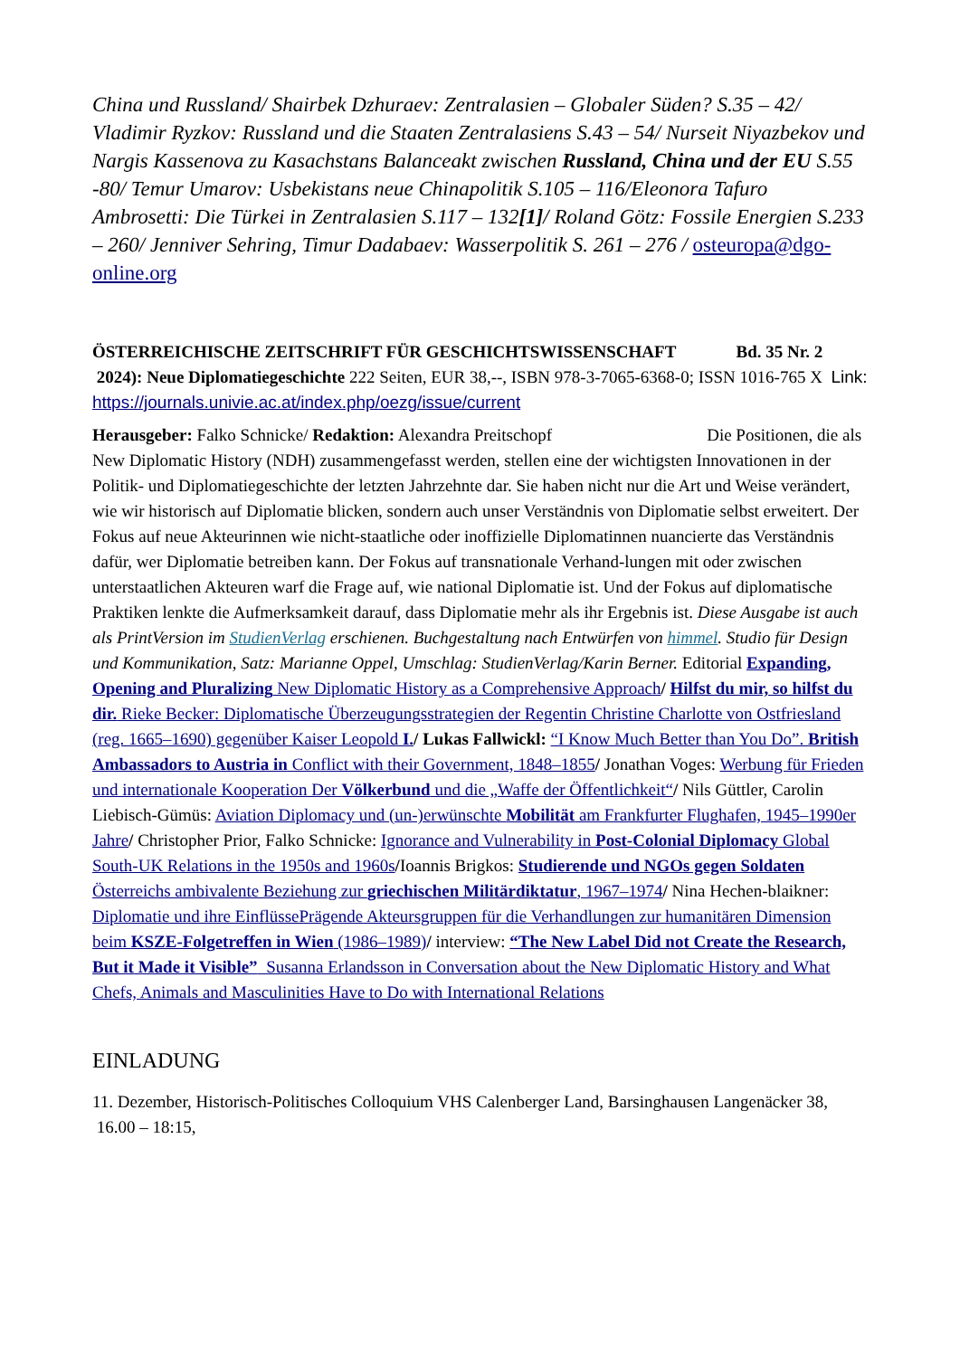China und Russland/ Shairbek Dzhuraev: Zentralasien – Globaler Süden? S.35 – 42/ Vladimir Ryzkov: Russland und die Staaten Zentralasiens S.43 – 54/ Nurseit Niyazbekov und Nargis Kassenova zu Kasachstans Balanceakt zwischen Russland, China und der EU S.55 -80/ Temur Umarov: Usbekistans neue Chinapolitik S.105 – 116/Eleonora Tafuro Ambrosetti: Die Türkei in Zentralasien S.117 – 132[1]/ Roland Götz: Fossile Energien S.233 – 260/ Jenniver Sehring, Timur Dadabaev: Wasserpolitik S. 261 – 276 / osteuropa@dgo-online.org
ÖSTERREICHISCHE ZEITSCHRIFT FÜR GESCHICHTSWISSENSCHAFT Bd. 35 Nr. 2 2024): Neue Diplomatiegeschichte 222 Seiten, EUR 38,--, ISBN 978-3-7065-6368-0; ISSN 1016-765 X Link: https://journals.univie.ac.at/index.php/oezg/issue/current
Herausgeber: Falko Schnicke/ Redaktion: Alexandra Preitschopf Die Positionen, die als New Diplomatic History (NDH) zusammengefasst werden, stellen eine der wichtigsten Innovationen in der Politik- und Diplomatiegeschichte der letzten Jahrzehnte dar. Sie haben nicht nur die Art und Weise verändert, wie wir historisch auf Diplomatie blicken, sondern auch unser Verständnis von Diplomatie selbst erweitert. Der Fokus auf neue Akteurinnen wie nicht-staatliche oder inoffizielle Diplomatinnen nuancierte das Verständnis dafür, wer Diplomatie betreiben kann. Der Fokus auf transnationale Verhand-lungen mit oder zwischen unterstaatlichen Akteuren warf die Frage auf, wie national Diplomatie ist. Und der Fokus auf diplomatische Praktiken lenkte die Aufmerksamkeit darauf, dass Diplomatie mehr als ihr Ergebnis ist. Diese Ausgabe ist auch als PrintVersion im StudienVerlag erschienen. Buchgestaltung nach Entwürfen von himmel. Studio für Design und Kommunikation, Satz: Marianne Oppel, Umschlag: StudienVerlag/Karin Berner. Editorial Expanding, Opening and Pluralizing New Diplomatic History as a Comprehensive Approach/ Hilfst du mir, so hilfst du dir. Rieke Becker: Diplomatische Überzeugungsstrategien der Regentin Christine Charlotte von Ostfriesland (reg. 1665–1690) gegenüber Kaiser Leopold I./ Lukas Fallwickl: “I Know Much Better than You Do”. British Ambassadors to Austria in Conflict with their Government, 1848–1855/ Jonathan Voges: Werbung für Frieden und internationale Kooperation Der Völkerbund und die „Waffe der Öffentlichkeit“/ Nils Güttler, Carolin Liebisch-Gümüs: Aviation Diplomacy und (un-)erwünschte Mobilität am Frankfurter Flughafen, 1945–1990er Jahre/ Christopher Prior, Falko Schnicke: Ignorance and Vulnerability in Post-Colonial Diplomacy Global South-UK Relations in the 1950s and 1960s/Ioannis Brigkos: Studierende und NGOs gegen Soldaten Österreichs ambivalente Beziehung zur griechischen Militärdiktatur, 1967–1974/ Nina Hechen-blaikner: Diplomatie und ihre EinflüssePrägende Akteursgruppen für die Verhandlungen zur humanitären Dimension beim KSZE-Folgetreffen in Wien (1986–1989)/ interview: “The New Label Did not Create the Research, But it Made it Visible” Susanna Erlandsson in Conversation about the New Diplomatic History and What Chefs, Animals and Masculinities Have to Do with International Relations
EINLADUNG
11. Dezember, Historisch-Politisches Colloquium VHS Calenberger Land, Barsinghausen Langenäcker 38, 16.00 – 18:15,